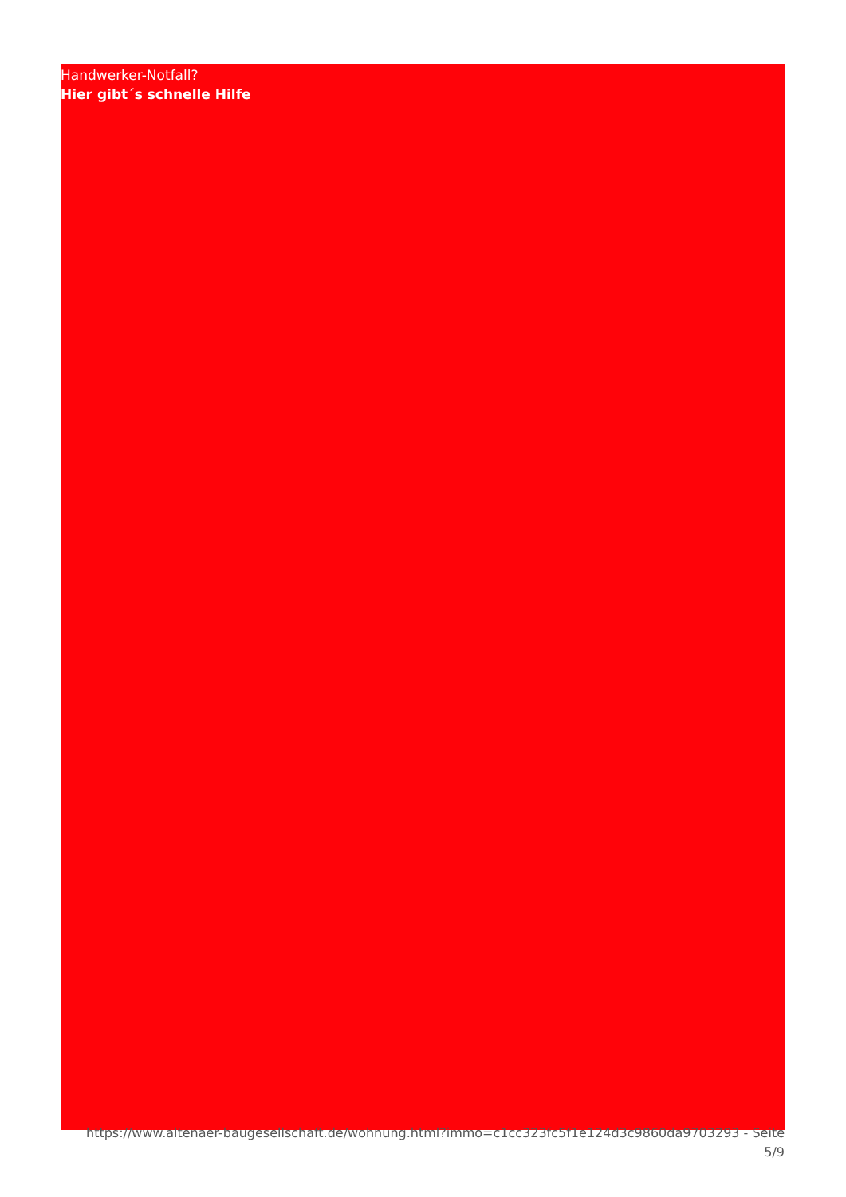https://www.altenaer-baugesellschaft.de/wohnung.html?immo=c1cc323fc5f1e124d3c9860da9703293 - Seite
5/9
Handwerker-Notfall?
Hier gibt´s schnelle Hilfe